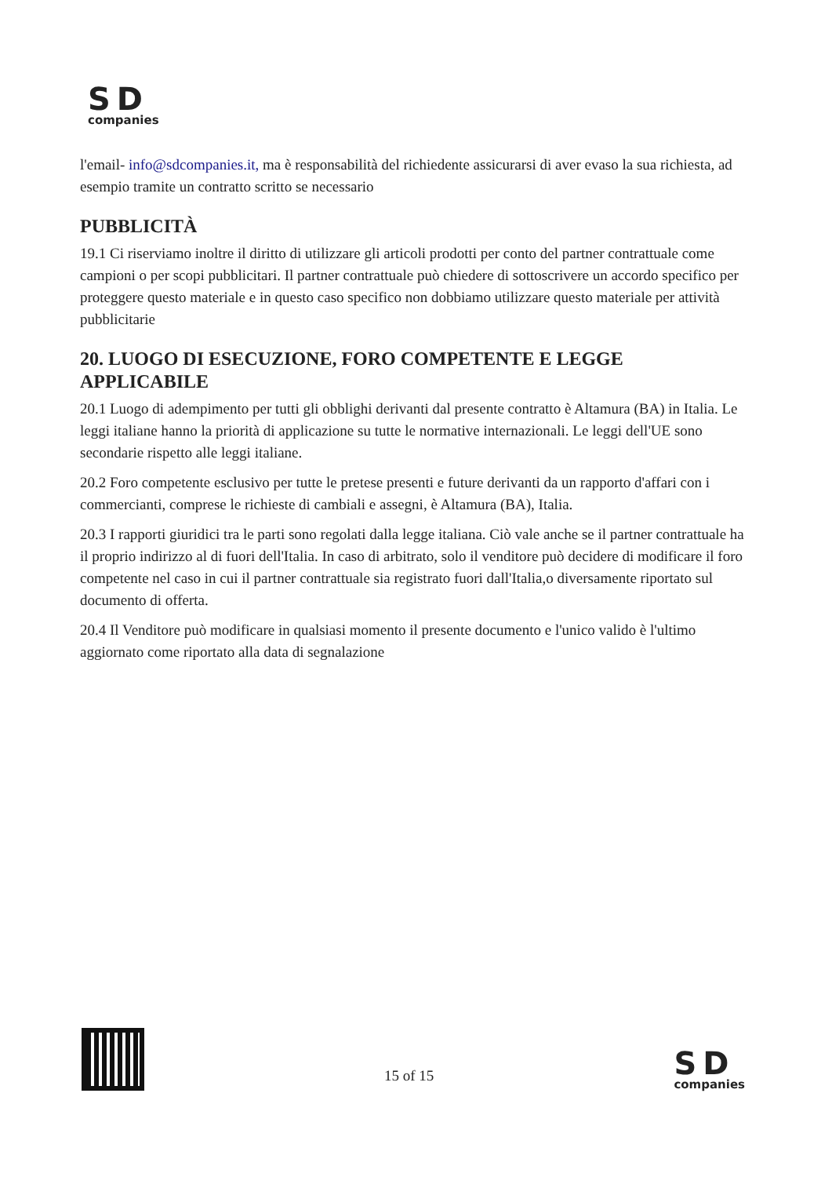SD
companies
l'email- info@sdcompanies.it, ma è responsabilità del richiedente assicurarsi di aver evaso la sua richiesta, ad esempio tramite un contratto scritto se necessario
PUBBLICITÀ
19.1 Ci riserviamo inoltre il diritto di utilizzare gli articoli prodotti per conto del partner contrattuale come campioni o per scopi pubblicitari. Il partner contrattuale può chiedere di sottoscrivere un accordo specifico per proteggere questo materiale e in questo caso specifico non dobbiamo utilizzare questo materiale per attività pubblicitarie
20. LUOGO DI ESECUZIONE, FORO COMPETENTE E LEGGE APPLICABILE
20.1 Luogo di adempimento per tutti gli obblighi derivanti dal presente contratto è Altamura (BA) in Italia. Le leggi italiane hanno la priorità di applicazione su tutte le normative internazionali. Le leggi dell'UE sono secondarie rispetto alle leggi italiane.
20.2 Foro competente esclusivo per tutte le pretese presenti e future derivanti da un rapporto d'affari con i commercianti, comprese le richieste di cambiali e assegni, è Altamura (BA), Italia.
20.3 I rapporti giuridici tra le parti sono regolati dalla legge italiana. Ciò vale anche se il partner contrattuale ha il proprio indirizzo al di fuori dell'Italia. In caso di arbitrato, solo il venditore può decidere di modificare il foro competente nel caso in cui il partner contrattuale sia registrato fuori dall'Italia,o diversamente riportato sul documento di offerta.
20.4 Il Venditore può modificare in qualsiasi momento il presente documento e l'unico valido è l'ultimo aggiornato come riportato alla data di segnalazione
15 of 15
SD
companies